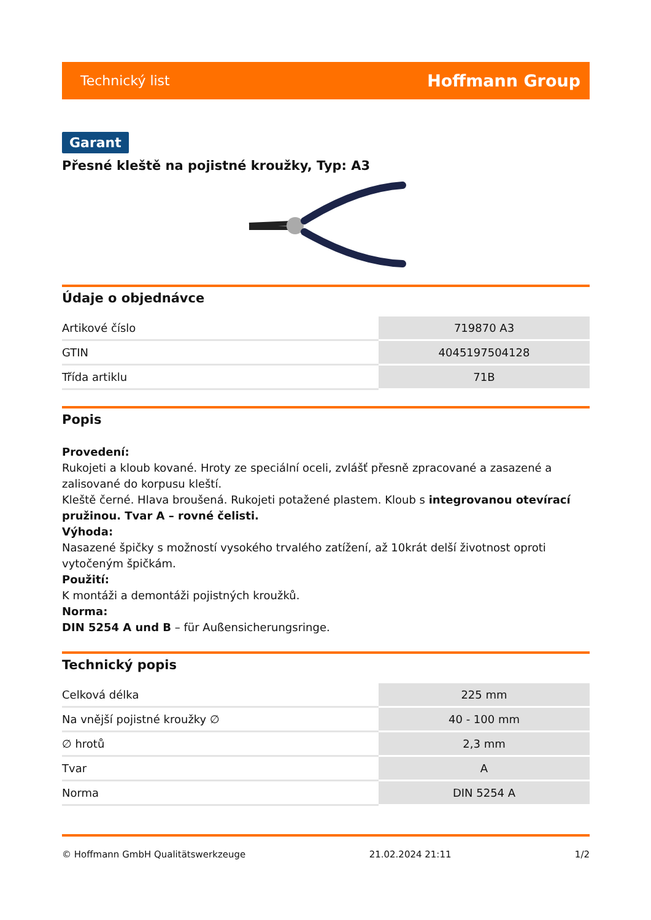Technický list Hoffmann Group
Garant
Přesné kleště na pojistné kroužky, Typ: A3
Údaje o objednávce
| Artikové číslo | 719870 A3 |
| GTIN | 4045197504128 |
| Třída artiklu | 71B |
Popis
Provedení:
Rukojeti a kloub kované. Hroty ze speciální oceli, zvlášť přesně zpracované a zasazené a zalisované do korpusu kleští.
Kleště černé. Hlava broušená. Rukojeti potažené plastem. Kloub s integrovanou otevírací pružinou. Tvar A – rovné čelisti.
Výhoda:
Nasazené špičky s možností vysokého trvalého zatížení, až 10krát delší životnost oproti vytočeným špičkám.
Použití:
K montáži a demontáži pojistných kroužků.
Norma:
DIN 5254 A und B – für Außensicherungsringe.
Technický popis
| Celková délka | 225 mm |
| Na vnější pojistné kroužky ∅ | 40 - 100 mm |
| ∅ hrotů | 2,3 mm |
| Tvar | A |
| Norma | DIN 5254 A |
© Hoffmann GmbH Qualitätswerkzeuge 21.02.2024 21:11 1/2